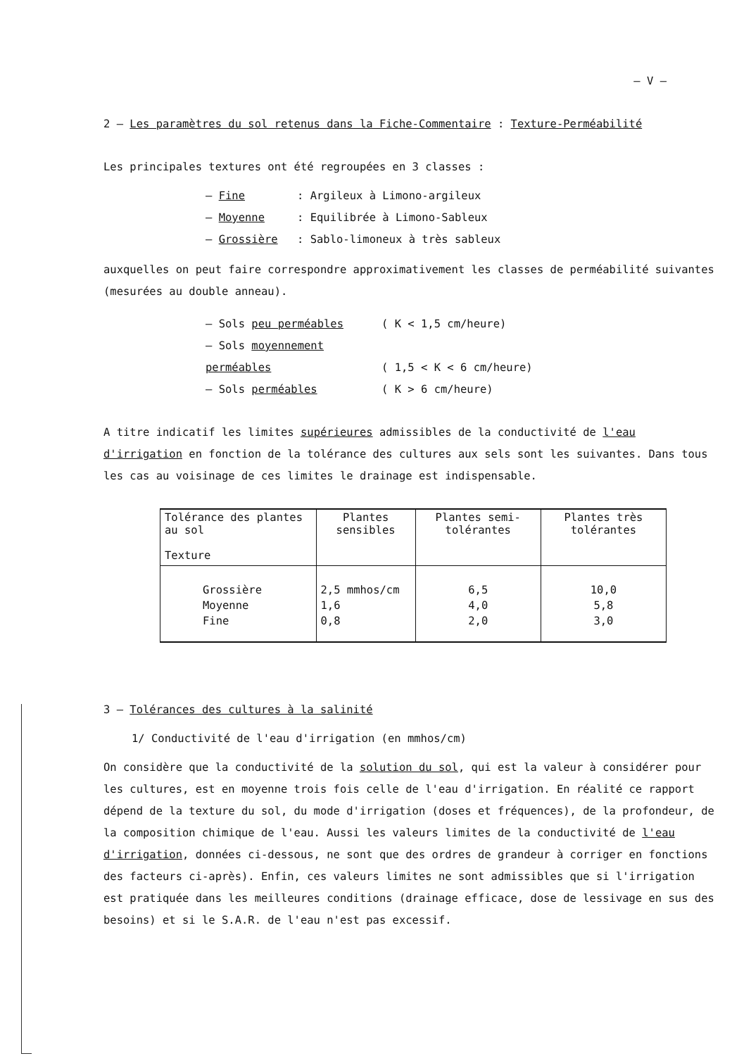– V –
2 – Les paramètres du sol retenus dans la Fiche-Commentaire : Texture-Perméabilité
Les principales textures ont été regroupées en 3 classes :
– Fine: Argileux à Limono-argileux
– Moyenne: Equilibrée à Limono-Sableux
– Grossière: Sablo-limoneux à très sableux
auxquelles on peut faire correspondre approximativement les classes de perméabilité suivantes (mesurées au double anneau).
– Sols peu perméables ( K < 1,5 cm/heure)
– Sols moyennement perméables ( 1,5 < K < 6 cm/heure)
– Sols perméables ( K > 6 cm/heure)
A titre indicatif les limites supérieures admissibles de la conductivité de l'eau d'irrigation en fonction de la tolérance des cultures aux sels sont les suivantes. Dans tous les cas au voisinage de ces limites le drainage est indispensable.
| Tolérance des plantes au sol Texture | Plantes sensibles | Plantes semi-tolérantes | Plantes très tolérantes |
| --- | --- | --- | --- |
| Grossière | 2,5 mmhos/cm | 6,5 | 10,0 |
| Moyenne | 1,6 | 4,0 | 5,8 |
| Fine | 0,8 | 2,0 | 3,0 |
3 – Tolérances des cultures à la salinité
1/ Conductivité de l'eau d'irrigation (en mmhos/cm)
On considère que la conductivité de la solution du sol, qui est la valeur à considérer pour les cultures, est en moyenne trois fois celle de l'eau d'irrigation. En réalité ce rapport dépend de la texture du sol, du mode d'irrigation (doses et fréquences), de la profondeur, de la composition chimique de l'eau. Aussi les valeurs limites de la conductivité de l'eau d'irrigation, données ci-dessous, ne sont que des ordres de grandeur à corriger en fonctions des facteurs ci-après). Enfin, ces valeurs limites ne sont admissibles que si l'irrigation est pratiquée dans les meilleures conditions (drainage efficace, dose de lessivage en sus des besoins) et si le S.A.R. de l'eau n'est pas excessif.